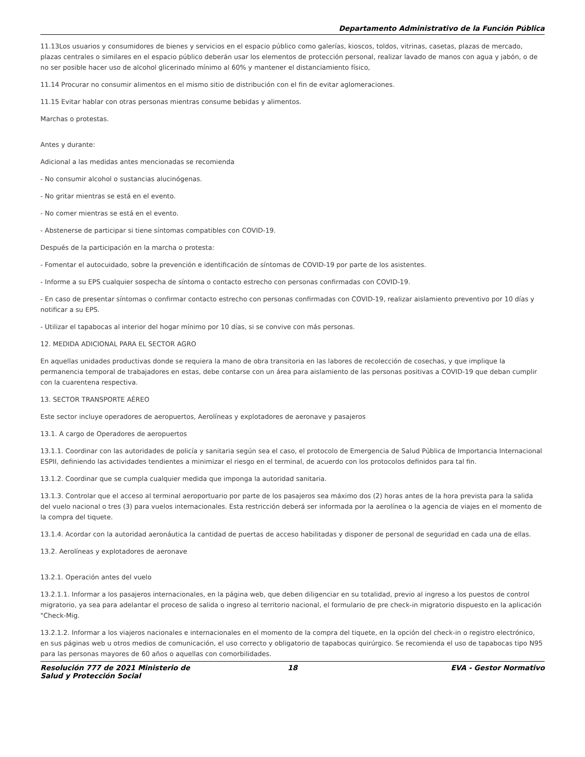Departamento Administrativo de la Función Pública
11.13Los usuarios y consumidores de bienes y servicios en el espacio público como galerías, kioscos, toldos, vitrinas, casetas, plazas de mercado, plazas centrales o similares en el espacio público deberán usar los elementos de protección personal, realizar lavado de manos con agua y jabón, o de no ser posible hacer uso de alcohol glicerinado mínimo al 60% y mantener el distanciamiento físico,
11.14 Procurar no consumir alimentos en el mismo sitio de distribución con el fin de evitar aglomeraciones.
11.15 Evitar hablar con otras personas mientras consume bebidas y alimentos.
Marchas o protestas.
Antes y durante:
Adicional a las medidas antes mencionadas se recomienda
- No consumir alcohol o sustancias alucinógenas.
- No gritar mientras se está en el evento.
- No comer mientras se está en el evento.
- Abstenerse de participar si tiene síntomas compatibles con COVID-19.
Después de la participación en la marcha o protesta:
- Fomentar el autocuidado, sobre la prevención e identificación de síntomas de COVID-19 por parte de los asistentes.
- Informe a su EPS cualquier sospecha de síntoma o contacto estrecho con personas confirmadas con COVID-19.
- En caso de presentar síntomas o confirmar contacto estrecho con personas confirmadas con COVID-19, realizar aislamiento preventivo por 10 días y notificar a su EPS.
- Utilizar el tapabocas al interior del hogar mínimo por 10 días, si se convive con más personas.
12. MEDIDA ADICIONAL PARA EL SECTOR AGRO
En aquellas unidades productivas donde se requiera la mano de obra transitoria en las labores de recolección de cosechas, y que implique la permanencia temporal de trabajadores en estas, debe contarse con un área para aislamiento de las personas positivas a COVID-19 que deban cumplir con la cuarentena respectiva.
13. SECTOR TRANSPORTE AÉREO
Este sector incluye operadores de aeropuertos, Aerolíneas y explotadores de aeronave y pasajeros
13.1. A cargo de Operadores de aeropuertos
13.1.1. Coordinar con las autoridades de policía y sanitaria según sea el caso, el protocolo de Emergencia de Salud Pública de Importancia Internacional ESPII, definiendo las actividades tendientes a minimizar el riesgo en el terminal, de acuerdo con los protocolos definidos para tal fin.
13.1.2. Coordinar que se cumpla cualquier medida que imponga la autoridad sanitaria.
13.1.3. Controlar que el acceso al terminal aeroportuario por parte de los pasajeros sea máximo dos (2) horas antes de la hora prevista para la salida del vuelo nacional o tres (3) para vuelos internacionales. Esta restricción deberá ser informada por la aerolínea o la agencia de viajes en el momento de la compra del tiquete.
13.1.4. Acordar con la autoridad aeronáutica la cantidad de puertas de acceso habilitadas y disponer de personal de seguridad en cada una de ellas.
13.2. Aerolíneas y explotadores de aeronave
13.2.1. Operación antes del vuelo
13.2.1.1. Informar a los pasajeros internacionales, en la página web, que deben diligenciar en su totalidad, previo al ingreso a los puestos de control migratorio, ya sea para adelantar el proceso de salida o ingreso al territorio nacional, el formulario de pre check-in migratorio dispuesto en la aplicación "Check-Mig.
13.2.1.2. Informar a los viajeros nacionales e internacionales en el momento de la compra del tiquete, en la opción del check-in o registro electrónico, en sus páginas web u otros medios de comunicación, el uso correcto y obligatorio de tapabocas quirúrgico. Se recomienda el uso de tapabocas tipo N95 para las personas mayores de 60 años o aquellas con comorbilidades.
Resolución 777 de 2021 Ministerio de Salud y Protección Social
18 EVA - Gestor Normativo